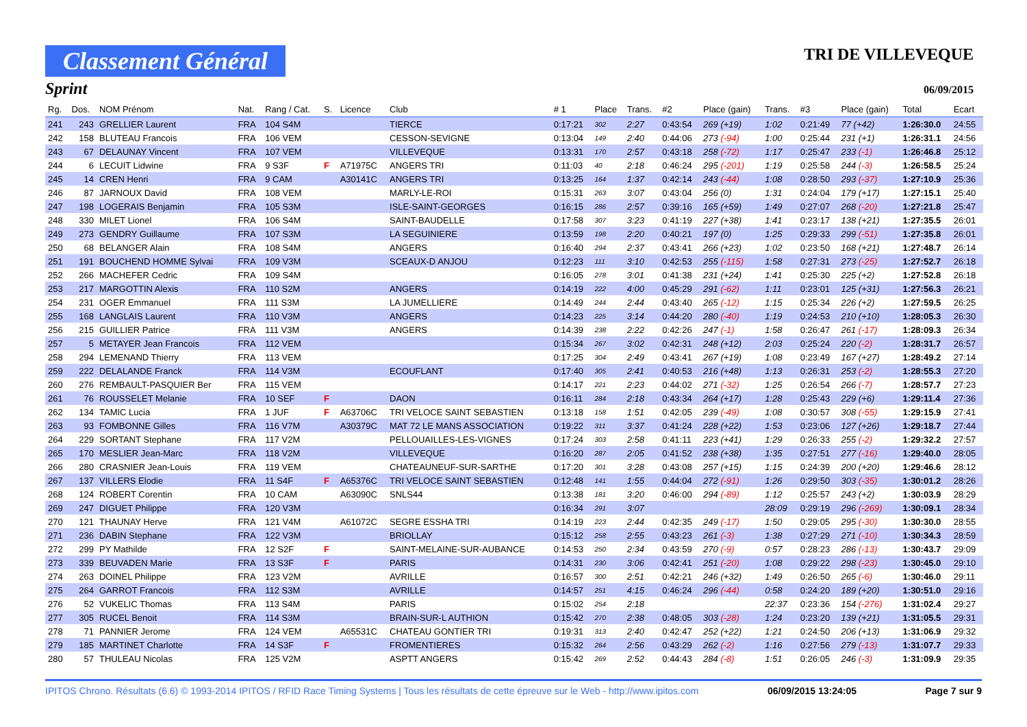Classement Général
TRI DE VILLEVEQUE
Sprint
06/09/2015
| Rg. | Dos. | NOM Prénom | Nat. | Rang / Cat. | S. | Licence | Club | # 1 | Place | Trans. | #2 | Place (gain) | Trans. | #3 | Place (gain) | Total | Ecart |
| --- | --- | --- | --- | --- | --- | --- | --- | --- | --- | --- | --- | --- | --- | --- | --- | --- | --- |
| 241 | 243 | GRELLIER Laurent | FRA | 104 S4M | | | TIERCE | 0:17:21 | 302 | 2:27 | 0:43:54 | 269 (+19) | 1:02 | 0:21:49 | 77 (+42) | 1:26:30.0 | 24:55 |
| 242 | 158 | BLUTEAU Francois | FRA | 106 VEM | | | CESSON-SEVIGNE | 0:13:04 | 149 | 2:40 | 0:44:06 | 273 (-94) | 1:00 | 0:25:44 | 231 (+1) | 1:26:31.1 | 24:56 |
| 243 | 67 | DELAUNAY Vincent | FRA | 107 VEM | | | VILLEVEQUE | 0:13:31 | 170 | 2:57 | 0:43:18 | 258 (-72) | 1:17 | 0:25:47 | 233 (-1) | 1:26:46.8 | 25:12 |
| 244 | 6 | LECUIT Lidwine | FRA | 9 S3F | F | A71975C | ANGERS TRI | 0:11:03 | 40 | 2:18 | 0:46:24 | 295 (-201) | 1:19 | 0:25:58 | 244 (-3) | 1:26:58.5 | 25:24 |
| 245 | 14 | CREN Henri | FRA | 9 CAM | | A30141C | ANGERS TRI | 0:13:25 | 164 | 1:37 | 0:42:14 | 243 (-44) | 1:08 | 0:28:50 | 293 (-37) | 1:27:10.9 | 25:36 |
| 246 | 87 | JARNOUX David | FRA | 108 VEM | | | MARLY-LE-ROI | 0:15:31 | 263 | 3:07 | 0:43:04 | 256 (0) | 1:31 | 0:24:04 | 179 (+17) | 1:27:15.1 | 25:40 |
| 247 | 198 | LOGERAIS Benjamin | FRA | 105 S3M | | | ISLE-SAINT-GEORGES | 0:16:15 | 286 | 2:57 | 0:39:16 | 165 (+59) | 1:49 | 0:27:07 | 268 (-20) | 1:27:21.8 | 25:47 |
| 248 | 330 | MILET Lionel | FRA | 106 S4M | | | SAINT-BAUDELLE | 0:17:58 | 307 | 3:23 | 0:41:19 | 227 (+38) | 1:41 | 0:23:17 | 138 (+21) | 1:27:35.5 | 26:01 |
| 249 | 273 | GENDRY Guillaume | FRA | 107 S3M | | | LA SEGUINIERE | 0:13:59 | 198 | 2:20 | 0:40:21 | 197 (0) | 1:25 | 0:29:33 | 299 (-51) | 1:27:35.8 | 26:01 |
| 250 | 68 | BELANGER Alain | FRA | 108 S4M | | | ANGERS | 0:16:40 | 294 | 2:37 | 0:43:41 | 266 (+23) | 1:02 | 0:23:50 | 168 (+21) | 1:27:48.7 | 26:14 |
| 251 | 191 | BOUCHEND HOMME Sylvai | FRA | 109 V3M | | | SCEAUX-D ANJOU | 0:12:23 | 111 | 3:10 | 0:42:53 | 255 (-115) | 1:58 | 0:27:31 | 273 (-25) | 1:27:52.7 | 26:18 |
| 252 | 266 | MACHEFER Cedric | FRA | 109 S4M | | | | 0:16:05 | 278 | 3:01 | 0:41:38 | 231 (+24) | 1:41 | 0:25:30 | 225 (+2) | 1:27:52.8 | 26:18 |
| 253 | 217 | MARGOTTIN Alexis | FRA | 110 S2M | | | ANGERS | 0:14:19 | 222 | 4:00 | 0:45:29 | 291 (-62) | 1:11 | 0:23:01 | 125 (+31) | 1:27:56.3 | 26:21 |
| 254 | 231 | OGER Emmanuel | FRA | 111 S3M | | | LA JUMELLIERE | 0:14:49 | 244 | 2:44 | 0:43:40 | 265 (-12) | 1:15 | 0:25:34 | 226 (+2) | 1:27:59.5 | 26:25 |
| 255 | 168 | LANGLAIS Laurent | FRA | 110 V3M | | | ANGERS | 0:14:23 | 225 | 3:14 | 0:44:20 | 280 (-40) | 1:19 | 0:24:53 | 210 (+10) | 1:28:05.3 | 26:30 |
| 256 | 215 | GUILLIER Patrice | FRA | 111 V3M | | | ANGERS | 0:14:39 | 238 | 2:22 | 0:42:26 | 247 (-1) | 1:58 | 0:26:47 | 261 (-17) | 1:28:09.3 | 26:34 |
| 257 | 5 | METAYER Jean Francois | FRA | 112 VEM | | | | 0:15:34 | 267 | 3:02 | 0:42:31 | 248 (+12) | 2:03 | 0:25:24 | 220 (-2) | 1:28:31.7 | 26:57 |
| 258 | 294 | LEMENAND Thierry | FRA | 113 VEM | | | | 0:17:25 | 304 | 2:49 | 0:43:41 | 267 (+19) | 1:08 | 0:23:49 | 167 (+27) | 1:28:49.2 | 27:14 |
| 259 | 222 | DELALANDE Franck | FRA | 114 V3M | | | ECOUFLANT | 0:17:40 | 305 | 2:41 | 0:40:53 | 216 (+48) | 1:13 | 0:26:31 | 253 (-2) | 1:28:55.3 | 27:20 |
| 260 | 276 | REMBAULT-PASQUIER Ber | FRA | 115 VEM | | | | 0:14:17 | 221 | 2:23 | 0:44:02 | 271 (-32) | 1:25 | 0:26:54 | 266 (-7) | 1:28:57.7 | 27:23 |
| 261 | 76 | ROUSSELET Melanie | FRA | 10 SEF | F | | DAON | 0:16:11 | 284 | 2:18 | 0:43:34 | 264 (+17) | 1:28 | 0:25:43 | 229 (+6) | 1:29:11.4 | 27:36 |
| 262 | 134 | TAMIC Lucia | FRA | 1 JUF | F | A63706C | TRI VELOCE SAINT SEBASTIEN | 0:13:18 | 158 | 1:51 | 0:42:05 | 239 (-49) | 1:08 | 0:30:57 | 308 (-55) | 1:29:15.9 | 27:41 |
| 263 | 93 | FOMBONNE Gilles | FRA | 116 V7M | | A30379C | MAT 72 LE MANS ASSOCIATION | 0:19:22 | 311 | 3:37 | 0:41:24 | 228 (+22) | 1:53 | 0:23:06 | 127 (+26) | 1:29:18.7 | 27:44 |
| 264 | 229 | SORTANT Stephane | FRA | 117 V2M | | | PELLOUAILLES-LES-VIGNES | 0:17:24 | 303 | 2:58 | 0:41:11 | 223 (+41) | 1:29 | 0:26:33 | 255 (-2) | 1:29:32.2 | 27:57 |
| 265 | 170 | MESLIER Jean-Marc | FRA | 118 V2M | | | VILLEVEQUE | 0:16:20 | 287 | 2:05 | 0:41:52 | 238 (+38) | 1:35 | 0:27:51 | 277 (-16) | 1:29:40.0 | 28:05 |
| 266 | 280 | CRASNIER Jean-Louis | FRA | 119 VEM | | | CHATEAUNEUF-SUR-SARTHE | 0:17:20 | 301 | 3:28 | 0:43:08 | 257 (+15) | 1:15 | 0:24:39 | 200 (+20) | 1:29:46.6 | 28:12 |
| 267 | 137 | VILLERS Elodie | FRA | 11 S4F | F | A65376C | TRI VELOCE SAINT SEBASTIEN | 0:12:48 | 141 | 1:55 | 0:44:04 | 272 (-91) | 1:26 | 0:29:50 | 303 (-35) | 1:30:01.2 | 28:26 |
| 268 | 124 | ROBERT Corentin | FRA | 10 CAM | | A63090C | SNLS44 | 0:13:38 | 181 | 3:20 | 0:46:00 | 294 (-89) | 1:12 | 0:25:57 | 243 (+2) | 1:30:03.9 | 28:29 |
| 269 | 247 | DIGUET Philippe | FRA | 120 V3M | | | | 0:16:34 | 291 | 3:07 | | | 28:09 | 0:29:19 | 296 (-269) | 1:30:09.1 | 28:34 |
| 270 | 121 | THAUNAY Herve | FRA | 121 V4M | | A61072C | SEGRE ESSHA TRI | 0:14:19 | 223 | 2:44 | 0:42:35 | 249 (-17) | 1:50 | 0:29:05 | 295 (-30) | 1:30:30.0 | 28:55 |
| 271 | 236 | DABIN Stephane | FRA | 122 V3M | | | BRIOLLAY | 0:15:12 | 258 | 2:55 | 0:43:23 | 261 (-3) | 1:38 | 0:27:29 | 271 (-10) | 1:30:34.3 | 28:59 |
| 272 | 299 | PY Mathilde | FRA | 12 S2F | F | | SAINT-MELAINE-SUR-AUBANCE | 0:14:53 | 250 | 2:34 | 0:43:59 | 270 (-9) | 0:57 | 0:28:23 | 286 (-13) | 1:30:43.7 | 29:09 |
| 273 | 339 | BEUVADEN Marie | FRA | 13 S3F | F | | PARIS | 0:14:31 | 230 | 3:06 | 0:42:41 | 251 (-20) | 1:08 | 0:29:22 | 298 (-23) | 1:30:45.0 | 29:10 |
| 274 | 263 | DOINEL Philippe | FRA | 123 V2M | | | AVRILLE | 0:16:57 | 300 | 2:51 | 0:42:21 | 246 (+32) | 1:49 | 0:26:50 | 265 (-6) | 1:30:46.0 | 29:11 |
| 275 | 264 | GARROT Francois | FRA | 112 S3M | | | AVRILLE | 0:14:57 | 251 | 4:15 | 0:46:24 | 296 (-44) | 0:58 | 0:24:20 | 189 (+20) | 1:30:51.0 | 29:16 |
| 276 | 52 | VUKELIC Thomas | FRA | 113 S4M | | | PARIS | 0:15:02 | 254 | 2:18 | | | 22:37 | 0:23:36 | 154 (-276) | 1:31:02.4 | 29:27 |
| 277 | 305 | RUCEL Benoit | FRA | 114 S3M | | | BRAIN-SUR-L AUTHION | 0:15:42 | 270 | 2:38 | 0:48:05 | 303 (-28) | 1:24 | 0:23:20 | 139 (+21) | 1:31:05.5 | 29:31 |
| 278 | 71 | PANNIER Jerome | FRA | 124 VEM | | A65531C | CHATEAU GONTIER TRI | 0:19:31 | 313 | 2:40 | 0:42:47 | 252 (+22) | 1:21 | 0:24:50 | 206 (+13) | 1:31:06.9 | 29:32 |
| 279 | 185 | MARTINET Charlotte | FRA | 14 S3F | F | | FROMENTIERES | 0:15:32 | 264 | 2:56 | 0:43:29 | 262 (-2) | 1:16 | 0:27:56 | 279 (-13) | 1:31:07.7 | 29:33 |
| 280 | 57 | THULEAU Nicolas | FRA | 125 V2M | | | ASPTT ANGERS | 0:15:42 | 269 | 2:52 | 0:44:43 | 284 (-8) | 1:51 | 0:26:05 | 246 (-3) | 1:31:09.9 | 29:35 |
IPITOS Chrono. Résultats (6.6) © 1993-2014 IPITOS / RFID Race Timing Systems | Tous les résultats de cette épreuve sur le Web - http://www.ipitos.com 06/09/2015 13:24:05 Page 7 sur 9